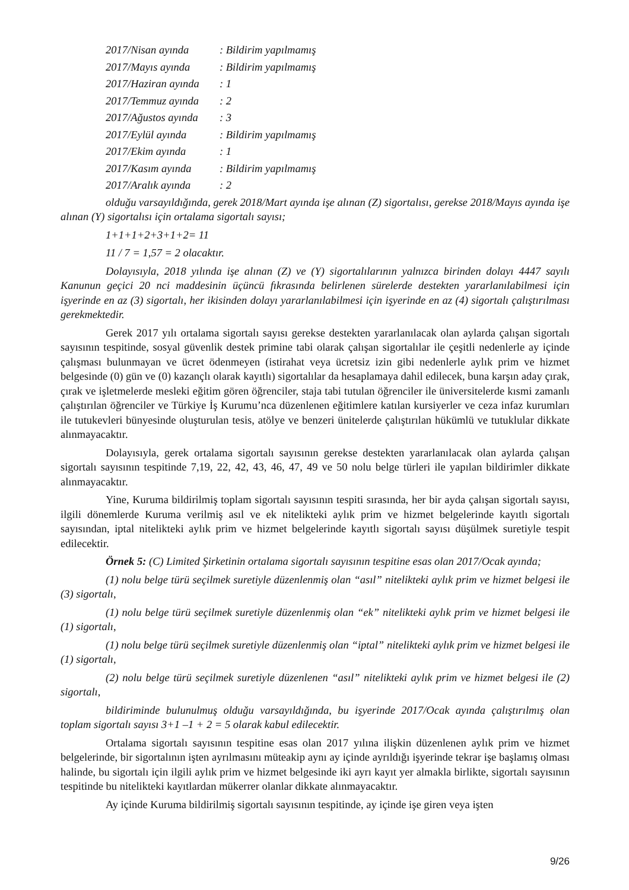2017/Nisan ayında: Bildirim yapılmamış
2017/Mayıs ayında: Bildirim yapılmamış
2017/Haziran ayında: 1
2017/Temmuz ayında: 2
2017/Ağustos ayında: 3
2017/Eylül ayında: Bildirim yapılmamış
2017/Ekim ayında: 1
2017/Kasım ayında: Bildirim yapılmamış
2017/Aralık ayında: 2
olduğu varsayıldığında, gerek 2018/Mart ayında işe alınan (Z) sigortalısı, gerekse 2018/Mayıs ayında işe alınan (Y) sigortalısı için ortalama sigortalı sayısı;
1+1+1+2+3+1+2= 11
11 / 7 = 1,57 = 2 olacaktır.
Dolayısıyla, 2018 yılında işe alınan (Z) ve (Y) sigortalılarının yalnızca birinden dolayı 4447 sayılı Kanunun geçici 20 nci maddesinin üçüncü fıkrasında belirlenen sürelerde destekten yararlanılabilmesi için işyerinde en az (3) sigortalı, her ikisinden dolayı yararlanılabilmesi için işyerinde en az (4) sigortalı çalıştırılması gerekmektedir.
Gerek 2017 yılı ortalama sigortalı sayısı gerekse destekten yararlanılacak olan aylarda çalışan sigortalı sayısının tespitinde, sosyal güvenlik destek primine tabi olarak çalışan sigortalılar ile çeşitli nedenlerle ay içinde çalışması bulunmayan ve ücret ödenmeyen (istirahat veya ücretsiz izin gibi nedenlerle aylık prim ve hizmet belgesinde (0) gün ve (0) kazançlı olarak kayıtlı) sigortalılar da hesaplamaya dahil edilecek, buna karşın aday çırak, çırak ve işletmelerde mesleki eğitim gören öğrenciler, staja tabi tutulan öğrenciler ile üniversitelerde kısmi zamanlı çalıştırılan öğrenciler ve Türkiye İş Kurumu’nca düzenlenen eğitimlere katılan kursiyerler ve ceza infaz kurumları ile tutukevleri bünyesinde oluşturulan tesis, atölye ve benzeri ünitelerde çalıştırılan hükümlü ve tutuklular dikkate alınmayacaktır.
Dolayısıyla, gerek ortalama sigortalı sayısının gerekse destekten yararlanılacak olan aylarda çalışan sigortalı sayısının tespitinde 7,19, 22, 42, 43, 46, 47, 49 ve 50 nolu belge türleri ile yapılan bildirimler dikkate alınmayacaktır.
Yine, Kuruma bildirilmiş toplam sigortalı sayısının tespiti sırasında, her bir ayda çalışan sigortalı sayısı, ilgili dönemlerde Kuruma verilmiş asıl ve ek nitelikteki aylık prim ve hizmet belgelerinde kayıtlı sigortalı sayısından, iptal nitelikteki aylık prim ve hizmet belgelerinde kayıtlı sigortalı sayısı düşülmek suretiyle tespit edilecektir.
Örnek 5: (C) Limited Şirketinin ortalama sigortalı sayısının tespitine esas olan 2017/Ocak ayında;
(1) nolu belge türü seçilmek suretiyle düzenlenmiş olan “asıl” nitelikteki aylık prim ve hizmet belgesi ile (3) sigortalı,
(1) nolu belge türü seçilmek suretiyle düzenlenmiş olan “ek” nitelikteki aylık prim ve hizmet belgesi ile (1) sigortalı,
(1) nolu belge türü seçilmek suretiyle düzenlenmiş olan “iptal” nitelikteki aylık prim ve hizmet belgesi ile (1) sigortalı,
(2) nolu belge türü seçilmek suretiyle düzenlenen “asıl” nitelikteki aylık prim ve hizmet belgesi ile (2) sigortalı,
bildiriminde bulunulmuş olduğu varsayıldığında, bu işyerinde 2017/Ocak ayında çalıştırılmış olan toplam sigortalı sayısı 3+1 –1 + 2 = 5 olarak kabul edilecektir.
Ortalama sigortalı sayısının tespitine esas olan 2017 yılına ilişkin düzenlenen aylık prim ve hizmet belgelerinde, bir sigortalının işten ayrılmasını müteakip aynı ay içinde ayrıldığı işyerinde tekrar işe başlamış olması halinde, bu sigortalı için ilgili aylık prim ve hizmet belgesinde iki ayrı kayıt yer almakla birlikte, sigortalı sayısının tespitinde bu nitelikteki kayıtlardan mükerrer olanlar dikkate alınmayacaktır.
Ay içinde Kuruma bildirilmiş sigortalı sayısının tespitinde, ay içinde işe giren veya işten
9/26